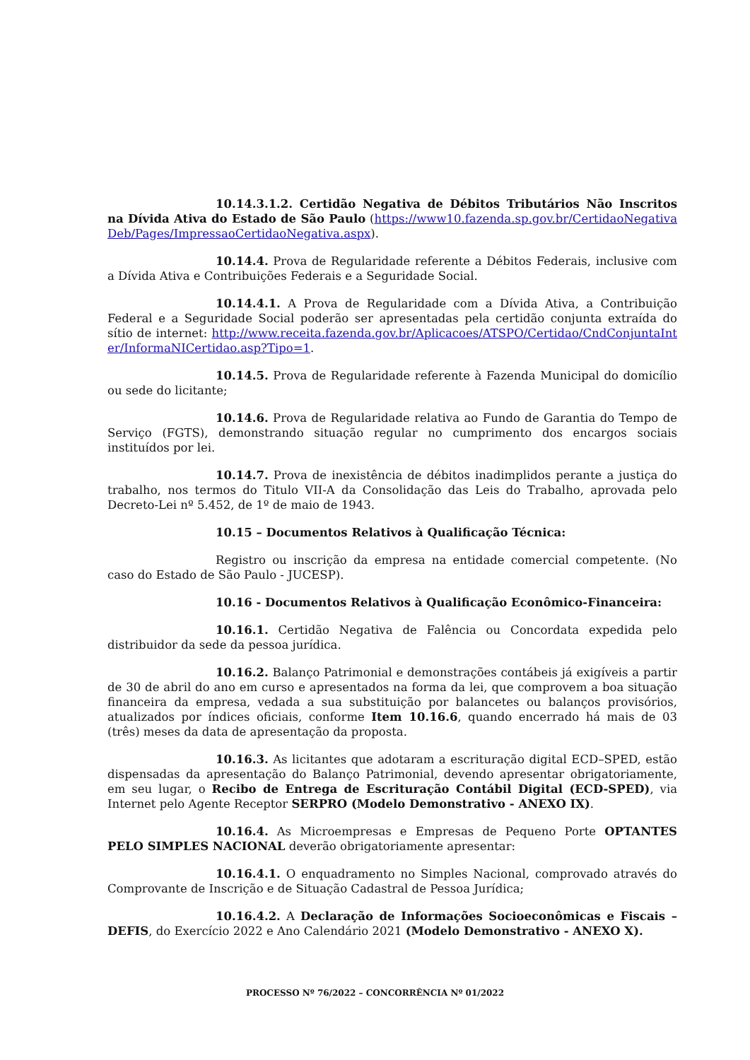10.14.3.1.2. Certidão Negativa de Débitos Tributários Não Inscritos na Dívida Ativa do Estado de São Paulo (https://www10.fazenda.sp.gov.br/CertidaoNegativaDeb/Pages/ImpressaoCertidaoNegativa.aspx).
10.14.4. Prova de Regularidade referente a Débitos Federais, inclusive com a Dívida Ativa e Contribuições Federais e a Seguridade Social.
10.14.4.1. A Prova de Regularidade com a Dívida Ativa, a Contribuição Federal e a Seguridade Social poderão ser apresentadas pela certidão conjunta extraída do sítio de internet: http://www.receita.fazenda.gov.br/Aplicacoes/ATSPO/Certidao/CndConjuntaInter/InformaNICertidao.asp?Tipo=1.
10.14.5. Prova de Regularidade referente à Fazenda Municipal do domicílio ou sede do licitante;
10.14.6. Prova de Regularidade relativa ao Fundo de Garantia do Tempo de Serviço (FGTS), demonstrando situação regular no cumprimento dos encargos sociais instituídos por lei.
10.14.7. Prova de inexistência de débitos inadimplidos perante a justiça do trabalho, nos termos do Titulo VII-A da Consolidação das Leis do Trabalho, aprovada pelo Decreto-Lei nº 5.452, de 1º de maio de 1943.
10.15 – Documentos Relativos à Qualificação Técnica:
Registro ou inscrição da empresa na entidade comercial competente. (No caso do Estado de São Paulo - JUCESP).
10.16 - Documentos Relativos à Qualificação Econômico-Financeira:
10.16.1. Certidão Negativa de Falência ou Concordata expedida pelo distribuidor da sede da pessoa jurídica.
10.16.2. Balanço Patrimonial e demonstrações contábeis já exigíveis a partir de 30 de abril do ano em curso e apresentados na forma da lei, que comprovem a boa situação financeira da empresa, vedada a sua substituição por balancetes ou balanços provisórios, atualizados por índices oficiais, conforme Item 10.16.6, quando encerrado há mais de 03 (três) meses da data de apresentação da proposta.
10.16.3. As licitantes que adotaram a escrituração digital ECD–SPED, estão dispensadas da apresentação do Balanço Patrimonial, devendo apresentar obrigatoriamente, em seu lugar, o Recibo de Entrega de Escrituração Contábil Digital (ECD-SPED), via Internet pelo Agente Receptor SERPRO (Modelo Demonstrativo - ANEXO IX).
10.16.4. As Microempresas e Empresas de Pequeno Porte OPTANTES PELO SIMPLES NACIONAL deverão obrigatoriamente apresentar:
10.16.4.1. O enquadramento no Simples Nacional, comprovado através do Comprovante de Inscrição e de Situação Cadastral de Pessoa Jurídica;
10.16.4.2. A Declaração de Informações Socioeconômicas e Fiscais – DEFIS, do Exercício 2022 e Ano Calendário 2021 (Modelo Demonstrativo - ANEXO X).
PROCESSO Nº 76/2022 – CONCORRÊNCIA Nº 01/2022